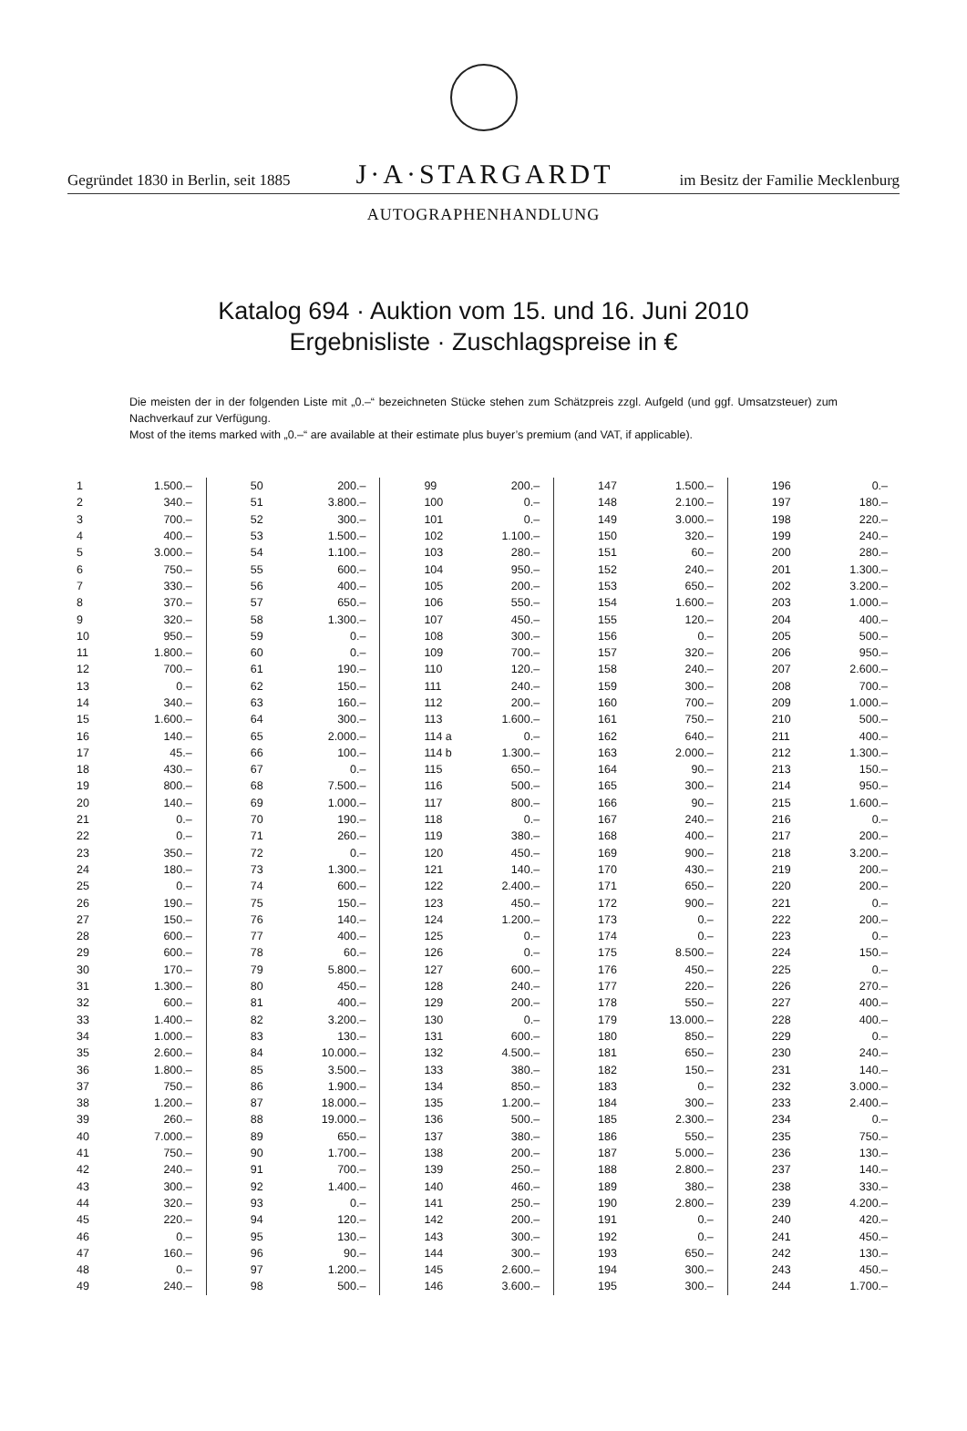Gegründet 1830 in Berlin, seit 1885 J·A·STARGARDT im Besitz der Familie Mecklenburg
AUTOGRAPHENHANDLUNG
Katalog 694 · Auktion vom 15. und 16. Juni 2010
Ergebnisliste · Zuschlagspreise in €
Die meisten der in der folgenden Liste mit „0.–“ bezeichneten Stücke stehen zum Schätzpreis zzgl. Aufgeld (und ggf. Umsatzsteuer) zum Nachverkauf zur Verfügung.
Most of the items marked with „0.–“ are available at their estimate plus buyer’s premium (and VAT, if applicable).
| 1 | 1.500.– |
| 2 | 340.– |
| 3 | 700.– |
| 4 | 400.– |
| 5 | 3.000.– |
| 6 | 750.– |
| 7 | 330.– |
| 8 | 370.– |
| 9 | 320.– |
| 10 | 950.– |
| 11 | 1.800.– |
| 12 | 700.– |
| 13 | 0.– |
| 14 | 340.– |
| 15 | 1.600.– |
| 16 | 140.– |
| 17 | 45.– |
| 18 | 430.– |
| 19 | 800.– |
| 20 | 140.– |
| 21 | 0.– |
| 22 | 0.– |
| 23 | 350.– |
| 24 | 180.– |
| 25 | 0.– |
| 26 | 190.– |
| 27 | 150.– |
| 28 | 600.– |
| 29 | 600.– |
| 30 | 170.– |
| 31 | 1.300.– |
| 32 | 600.– |
| 33 | 1.400.– |
| 34 | 1.000.– |
| 35 | 2.600.– |
| 36 | 1.800.– |
| 37 | 750.– |
| 38 | 1.200.– |
| 39 | 260.– |
| 40 | 7.000.– |
| 41 | 750.– |
| 42 | 240.– |
| 43 | 300.– |
| 44 | 320.– |
| 45 | 220.– |
| 46 | 0.– |
| 47 | 160.– |
| 48 | 0.– |
| 49 | 240.– |
| 50 | 200.– |
| 51 | 3.800.– |
| 52 | 300.– |
| 53 | 1.500.– |
| 54 | 1.100.– |
| 55 | 600.– |
| 56 | 400.– |
| 57 | 650.– |
| 58 | 1.300.– |
| 59 | 0.– |
| 60 | 0.– |
| 61 | 190.– |
| 62 | 150.– |
| 63 | 160.– |
| 64 | 300.– |
| 65 | 2.000.– |
| 66 | 100.– |
| 67 | 0.– |
| 68 | 7.500.– |
| 69 | 1.000.– |
| 70 | 190.– |
| 71 | 260.– |
| 72 | 0.– |
| 73 | 1.300.– |
| 74 | 600.– |
| 75 | 150.– |
| 76 | 140.– |
| 77 | 400.– |
| 78 | 60.– |
| 79 | 5.800.– |
| 80 | 450.– |
| 81 | 400.– |
| 82 | 3.200.– |
| 83 | 130.– |
| 84 | 10.000.– |
| 85 | 3.500.– |
| 86 | 1.900.– |
| 87 | 18.000.– |
| 88 | 19.000.– |
| 89 | 650.– |
| 90 | 1.700.– |
| 91 | 700.– |
| 92 | 1.400.– |
| 93 | 0.– |
| 94 | 120.– |
| 95 | 130.– |
| 96 | 90.– |
| 97 | 1.200.– |
| 98 | 500.– |
| 99 | 200.– |
| 100 | 0.– |
| 101 | 0.– |
| 102 | 1.100.– |
| 103 | 280.– |
| 104 | 950.– |
| 105 | 200.– |
| 106 | 550.– |
| 107 | 450.– |
| 108 | 300.– |
| 109 | 700.– |
| 110 | 120.– |
| 111 | 240.– |
| 112 | 200.– |
| 113 | 1.600.– |
| 114 a | 0.– |
| 114 b | 1.300.– |
| 115 | 650.– |
| 116 | 500.– |
| 117 | 800.– |
| 118 | 0.– |
| 119 | 380.– |
| 120 | 450.– |
| 121 | 140.– |
| 122 | 2.400.– |
| 123 | 450.– |
| 124 | 1.200.– |
| 125 | 0.– |
| 126 | 0.– |
| 127 | 600.– |
| 128 | 240.– |
| 129 | 200.– |
| 130 | 0.– |
| 131 | 600.– |
| 132 | 4.500.– |
| 133 | 380.– |
| 134 | 850.– |
| 135 | 1.200.– |
| 136 | 500.– |
| 137 | 380.– |
| 138 | 200.– |
| 139 | 250.– |
| 140 | 460.– |
| 141 | 250.– |
| 142 | 200.– |
| 143 | 300.– |
| 144 | 300.– |
| 145 | 2.600.– |
| 146 | 3.600.– |
| 147 | 1.500.– |
| 148 | 2.100.– |
| 149 | 3.000.– |
| 150 | 320.– |
| 151 | 60.– |
| 152 | 240.– |
| 153 | 650.– |
| 154 | 1.600.– |
| 155 | 120.– |
| 156 | 0.– |
| 157 | 320.– |
| 158 | 240.– |
| 159 | 300.– |
| 160 | 700.– |
| 161 | 750.– |
| 162 | 640.– |
| 163 | 2.000.– |
| 164 | 90.– |
| 165 | 300.– |
| 166 | 90.– |
| 167 | 240.– |
| 168 | 400.– |
| 169 | 900.– |
| 170 | 430.– |
| 171 | 650.– |
| 172 | 900.– |
| 173 | 0.– |
| 174 | 0.– |
| 175 | 8.500.– |
| 176 | 450.– |
| 177 | 220.– |
| 178 | 550.– |
| 179 | 13.000.– |
| 180 | 850.– |
| 181 | 650.– |
| 182 | 150.– |
| 183 | 0.– |
| 184 | 300.– |
| 185 | 2.300.– |
| 186 | 550.– |
| 187 | 5.000.– |
| 188 | 2.800.– |
| 189 | 380.– |
| 190 | 2.800.– |
| 191 | 0.– |
| 192 | 0.– |
| 193 | 650.– |
| 194 | 300.– |
| 195 | 300.– |
| 196 | 0.– |
| 197 | 180.– |
| 198 | 220.– |
| 199 | 240.– |
| 200 | 280.– |
| 201 | 1.300.– |
| 202 | 3.200.– |
| 203 | 1.000.– |
| 204 | 400.– |
| 205 | 500.– |
| 206 | 950.– |
| 207 | 2.600.– |
| 208 | 700.– |
| 209 | 1.000.– |
| 210 | 500.– |
| 211 | 400.– |
| 212 | 1.300.– |
| 213 | 150.– |
| 214 | 950.– |
| 215 | 1.600.– |
| 216 | 0.– |
| 217 | 200.– |
| 218 | 3.200.– |
| 219 | 200.– |
| 220 | 200.– |
| 221 | 0.– |
| 222 | 200.– |
| 223 | 0.– |
| 224 | 150.– |
| 225 | 0.– |
| 226 | 270.– |
| 227 | 400.– |
| 228 | 400.– |
| 229 | 0.– |
| 230 | 240.– |
| 231 | 140.– |
| 232 | 3.000.– |
| 233 | 2.400.– |
| 234 | 0.– |
| 235 | 750.– |
| 236 | 130.– |
| 237 | 140.– |
| 238 | 330.– |
| 239 | 4.200.– |
| 240 | 420.– |
| 241 | 450.– |
| 242 | 130.– |
| 243 | 450.– |
| 244 | 1.700.– |